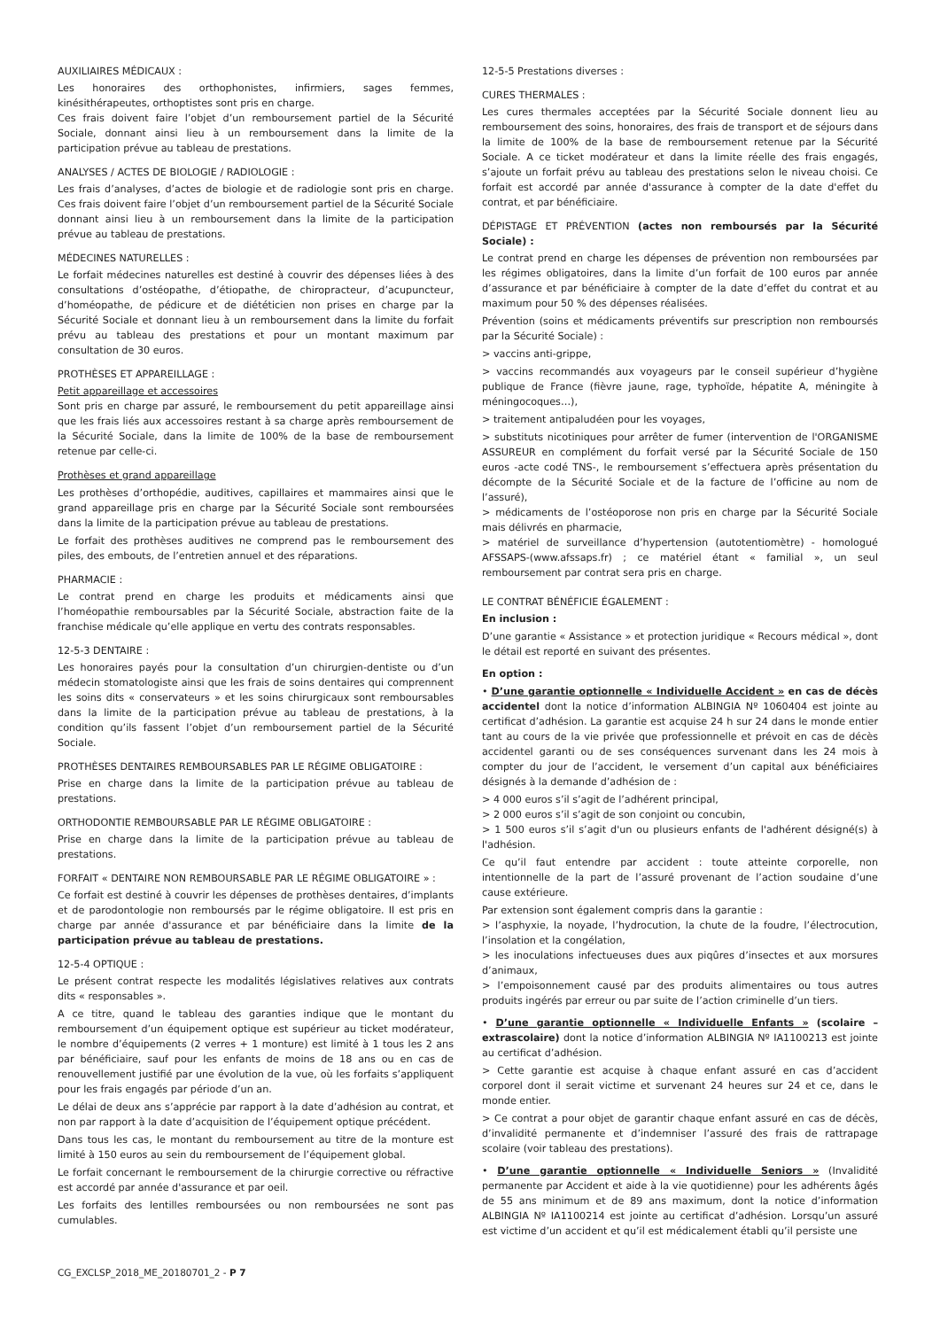AUXILIAIRES MÉDICAUX :
Les honoraires des orthophonistes, infirmiers, sages femmes, kinésithérapeutes, orthoptistes sont pris en charge.
Ces frais doivent faire l’objet d’un remboursement partiel de la Sécurité Sociale, donnant ainsi lieu à un remboursement dans la limite de la participation prévue au tableau de prestations.
ANALYSES / ACTES DE BIOLOGIE / RADIOLOGIE :
Les frais d’analyses, d’actes de biologie et de radiologie sont pris en charge. Ces frais doivent faire l’objet d’un remboursement partiel de la Sécurité Sociale donnant ainsi lieu à un remboursement dans la limite de la participation prévue au tableau de prestations.
MÉDECINES NATURELLES :
Le forfait médecines naturelles est destiné à couvrir des dépenses liées à des consultations d’ostéopathe, d’étiopathe, de chiropracteur, d’acupuncteur, d’homéopathe, de pédicure et de diététicien non prises en charge par la Sécurité Sociale et donnant lieu à un remboursement dans la limite du forfait prévu au tableau des prestations et pour un montant maximum par consultation de 30 euros.
PROTHÈSES ET APPAREILLAGE :
Petit appareillage et accessoires
Sont pris en charge par assuré, le remboursement du petit appareillage ainsi que les frais liés aux accessoires restant à sa charge après remboursement de la Sécurité Sociale, dans la limite de 100% de la base de remboursement retenue par celle-ci.
Prothèses et grand appareillage
Les prothèses d’orthopédie, auditives, capillaires et mammaires ainsi que le grand appareillage pris en charge par la Sécurité Sociale sont remboursées dans la limite de la participation prévue au tableau de prestations.
Le forfait des prothèses auditives ne comprend pas le remboursement des piles, des embouts, de l’entretien annuel et des réparations.
PHARMACIE :
Le contrat prend en charge les produits et médicaments ainsi que l’homéopathie remboursables par la Sécurité Sociale, abstraction faite de la franchise médicale qu’elle applique en vertu des contrats responsables.
12-5-3 DENTAIRE :
Les honoraires payés pour la consultation d’un chirurgien-dentiste ou d’un médecin stomatologiste ainsi que les frais de soins dentaires qui comprennent les soins dits « conservateurs » et les soins chirurgicaux sont remboursables dans la limite de la participation prévue au tableau de prestations, à la condition qu’ils fassent l’objet d’un remboursement partiel de la Sécurité Sociale.
PROTHÈSES DENTAIRES REMBOURSABLES PAR LE RÉGIME OBLIGATOIRE :
Prise en charge dans la limite de la participation prévue au tableau de prestations.
ORTHODONTIE REMBOURSABLE PAR LE RÉGIME OBLIGATOIRE :
Prise en charge dans la limite de la participation prévue au tableau de prestations.
FORFAIT « DENTAIRE NON REMBOURSABLE PAR LE RÉGIME OBLIGATOIRE » :
Ce forfait est destiné à couvrir les dépenses de prothèses dentaires, d’implants et de parodontologie non remboursés par le régime obligatoire. Il est pris en charge par année d'assurance et par bénéficiaire dans la limite de la participation prévue au tableau de prestations.
12-5-4 OPTIQUE :
Le présent contrat respecte les modalités législatives relatives aux contrats dits « responsables ».
A ce titre, quand le tableau des garanties indique que le montant du remboursement d’un équipement optique est supérieur au ticket modérateur, le nombre d’équipements (2 verres + 1 monture) est limité à 1 tous les 2 ans par bénéficiaire, sauf pour les enfants de moins de 18 ans ou en cas de renouvellement justifié par une évolution de la vue, où les forfaits s’appliquent pour les frais engagés par période d’un an.
Le délai de deux ans s’apprécie par rapport à la date d’adhésion au contrat, et non par rapport à la date d’acquisition de l’équipement optique précédent.
Dans tous les cas, le montant du remboursement au titre de la monture est limité à 150 euros au sein du remboursement de l’équipement global.
Le forfait concernant le remboursement de la chirurgie corrective ou réfractive est accordé par année d'assurance et par oeil.
Les forfaits des lentilles remboursées ou non remboursées ne sont pas cumulables.
12-5-5 Prestations diverses :
CURES THERMALES :
Les cures thermales acceptées par la Sécurité Sociale donnent lieu au remboursement des soins, honoraires, des frais de transport et de séjours dans la limite de 100% de la base de remboursement retenue par la Sécurité Sociale. A ce ticket modérateur et dans la limite réelle des frais engagés, s’ajoute un forfait prévu au tableau des prestations selon le niveau choisi. Ce forfait est accordé par année d'assurance à compter de la date d'effet du contrat, et par bénéficiaire.
DÉPISTAGE ET PRÉVENTION (actes non remboursés par la Sécurité Sociale) :
Le contrat prend en charge les dépenses de prévention non remboursées par les régimes obligatoires, dans la limite d’un forfait de 100 euros par année d’assurance et par bénéficiaire à compter de la date d’effet du contrat et au maximum pour 50 % des dépenses réalisées.
Prévention (soins et médicaments préventifs sur prescription non remboursés par la Sécurité Sociale) :
> vaccins anti-grippe,
> vaccins recommandés aux voyageurs par le conseil supérieur d’hygiène publique de France (fièvre jaune, rage, typhoïde, hépatite A, méningite à méningocoques…),
> traitement antipaludéen pour les voyages,
> substituts nicotiniques pour arrêter de fumer (intervention de l'ORGANISME ASSUREUR en complément du forfait versé par la Sécurité Sociale de 150 euros -acte codé TNS-, le remboursement s’effectuera après présentation du décompte de la Sécurité Sociale et de la facture de l’officine au nom de l’assuré),
> médicaments de l’ostéoporose non pris en charge par la Sécurité Sociale mais délivrés en pharmacie,
> matériel de surveillance d’hypertension (autotentiomètre) - homologué AFSSAPS-(www.afssaps.fr) ; ce matériel étant « familial », un seul remboursement par contrat sera pris en charge.
LE CONTRAT BÉNÉFICIE ÉGALEMENT :
En inclusion :
D’une garantie « Assistance » et protection juridique « Recours médical », dont le détail est reporté en suivant des présentes.
En option :
• D’une garantie optionnelle « Individuelle Accident » en cas de décès accidentel dont la notice d’information ALBINGIA Nº 1060404 est jointe au certificat d’adhésion. La garantie est acquise 24 h sur 24 dans le monde entier tant au cours de la vie privée que professionnelle et prévoit en cas de décès accidentel garanti ou de ses conséquences survenant dans les 24 mois à compter du jour de l’accident, le versement d’un capital aux bénéficiaires désignés à la demande d’adhésion de :
> 4 000 euros s’il s’agit de l’adhérent principal,
> 2 000 euros s’il s’agit de son conjoint ou concubin,
> 1 500 euros s’il s’agit d'un ou plusieurs enfants de l'adhérent désigné(s) à l'adhésion.
Ce qu’il faut entendre par accident : toute atteinte corporelle, non intentionnelle de la part de l’assuré provenant de l’action soudaine d’une cause extérieure.
Par extension sont également compris dans la garantie :
> l’asphyxie, la noyade, l’hydrocution, la chute de la foudre, l’électrocution, l’insolation et la congélation,
> les inoculations infectueuses dues aux piqûres d’insectes et aux morsures d’animaux,
> l’empoisonnement causé par des produits alimentaires ou tous autres produits ingérés par erreur ou par suite de l’action criminelle d’un tiers.
• D’une garantie optionnelle « Individuelle Enfants » (scolaire – extrascolaire) dont la notice d’information ALBINGIA Nº IA1100213 est jointe au certificat d’adhésion.
> Cette garantie est acquise à chaque enfant assuré en cas d’accident corporel dont il serait victime et survenant 24 heures sur 24 et ce, dans le monde entier.
> Ce contrat a pour objet de garantir chaque enfant assuré en cas de décès, d’invalidité permanente et d’indemniser l’assuré des frais de rattrapage scolaire (voir tableau des prestations).
• D’une garantie optionnelle « Individuelle Seniors » (Invalidité permanente par Accident et aide à la vie quotidienne) pour les adhérents âgés de 55 ans minimum et de 89 ans maximum, dont la notice d’information ALBINGIA Nº IA1100214 est jointe au certificat d’adhésion. Lorsqu’un assuré est victime d’un accident et qu’il est médicalement établi qu’il persiste une
CG_EXCLSP_2018_ME_20180701_2 - P 7